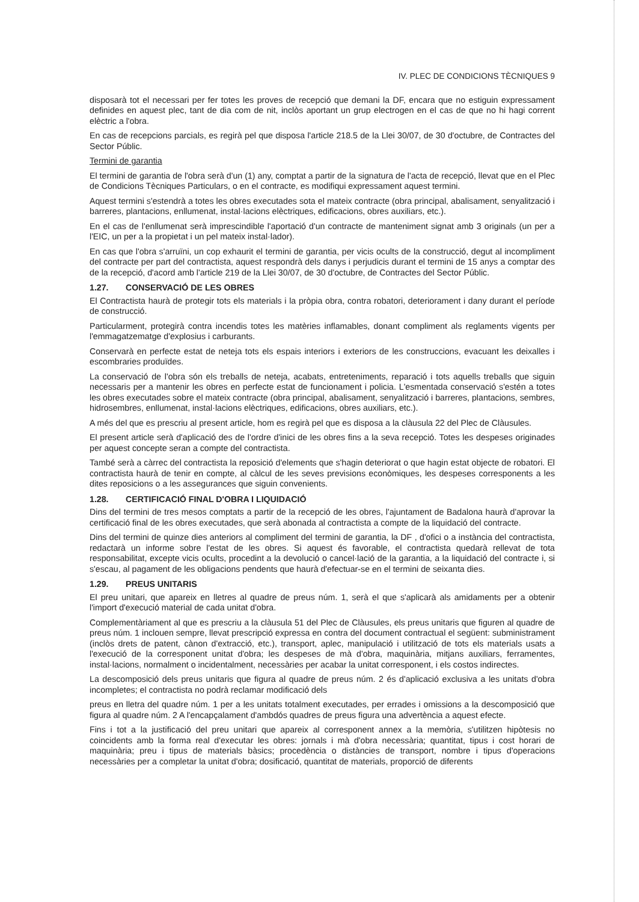IV. PLEC DE CONDICIONS TÈCNIQUES 9
disposarà tot el necessari per fer totes les proves de recepció que demani la DF, encara que no estiguin expressament definides en aquest plec, tant de dia com de nit, inclòs aportant un grup electrogen en el cas de que no hi hagi corrent elèctric a l'obra.
En cas de recepcions parcials, es regirà pel que disposa l'article 218.5 de la Llei 30/07, de 30 d'octubre, de Contractes del Sector Públic.
Termini de garantia
El termini de garantia de l'obra serà d'un (1) any, comptat a partir de la signatura de l'acta de recepció, llevat que en el Plec de Condicions Tècniques Particulars, o en el contracte, es modifiqui expressament aquest termini.
Aquest termini s'estendrà a totes les obres executades sota el mateix contracte (obra principal, abalisament, senyalització i barreres, plantacions, enllumenat, instal·lacions elèctriques, edificacions, obres auxiliars, etc.).
En el cas de l'enllumenat serà imprescindible l'aportació d'un contracte de manteniment signat amb 3 originals (un per a l'EIC, un per a la propietat i un pel mateix instal·lador).
En cas que l'obra s'arruïni, un cop exhaurit el termini de garantia, per vicis ocults de la construcció, degut al incompliment del contracte per part del contractista, aquest respondrà dels danys i perjudicis durant el termini de 15 anys a comptar des de la recepció, d'acord amb l'article 219 de la Llei 30/07, de 30 d'octubre, de Contractes del Sector Públic.
1.27. CONSERVACIÓ DE LES OBRES
El Contractista haurà de protegir tots els materials i la pròpia obra, contra robatori, deteriorament i dany durant el període de construcció.
Particularment, protegirà contra incendis totes les matèries inflamables, donant compliment als reglaments vigents per l'emmagatzematge d'explosius i carburants.
Conservarà en perfecte estat de neteja tots els espais interiors i exteriors de les construccions, evacuant les deixalles i escombraries produïdes.
La conservació de l'obra són els treballs de neteja, acabats, entreteniments, reparació i tots aquells treballs que siguin necessaris per a mantenir les obres en perfecte estat de funcionament i policia. L'esmentada conservació s'estén a totes les obres executades sobre el mateix contracte (obra principal, abalisament, senyalització i barreres, plantacions, sembres, hidrosembres, enllumenat, instal·lacions elèctriques, edificacions, obres auxiliars, etc.).
A més del que es prescriu al present article, hom es regirà pel que es disposa a la clàusula 22 del Plec de Clàusules.
El present article serà d'aplicació des de l'ordre d'inici de les obres fins a la seva recepció. Totes les despeses originades per aquest concepte seran a compte del contractista.
També serà a càrrec del contractista la reposició d'elements que s'hagin deteriorat o que hagin estat objecte de robatori. El contractista haurà de tenir en compte, al càlcul de les seves previsions econòmiques, les despeses corresponents a les dites reposicions o a les assegurances que siguin convenients.
1.28. CERTIFICACIÓ FINAL D'OBRA I LIQUIDACIÓ
Dins del termini de tres mesos comptats a partir de la recepció de les obres, l'ajuntament de Badalona haurà d'aprovar la certificació final de les obres executades, que serà abonada al contractista a compte de la liquidació del contracte.
Dins del termini de quinze dies anteriors al compliment del termini de garantia, la DF , d'ofici o a instància del contractista, redactarà un informe sobre l'estat de les obres. Si aquest és favorable, el contractista quedarà rellevat de tota responsabilitat, excepte vicis ocults, procedint a la devolució o cancel·lació de la garantia, a la liquidació del contracte i, si s'escau, al pagament de les obligacions pendents que haurà d'efectuar-se en el termini de seixanta dies.
1.29. PREUS UNITARIS
El preu unitari, que apareix en lletres al quadre de preus núm. 1, serà el que s'aplicarà als amidaments per a obtenir l'import d'execució material de cada unitat d'obra.
Complementàriament al que es prescriu a la clàusula 51 del Plec de Clàusules, els preus unitaris que figuren al quadre de preus núm. 1 inclouen sempre, llevat prescripció expressa en contra del document contractual el següent: subministrament (inclòs drets de patent, cànon d'extracció, etc.), transport, aplec, manipulació i utilització de tots els materials usats a l'execució de la corresponent unitat d'obra; les despeses de mà d'obra, maquinària, mitjans auxiliars, ferramentes, instal·lacions, normalment o incidentalment, necessàries per acabar la unitat corresponent, i els costos indirectes.
La descomposició dels preus unitaris que figura al quadre de preus núm. 2 és d'aplicació exclusiva a les unitats d'obra incompletes; el contractista no podrà reclamar modificació dels
preus en lletra del quadre núm. 1 per a les unitats totalment executades, per errades i omissions a la descomposició que figura al quadre núm. 2 A l'encapçalament d'ambdós quadres de preus figura una advertència a aquest efecte.
Fins i tot a la justificació del preu unitari que apareix al corresponent annex a la memòria, s'utilitzen hipòtesis no coincidents amb la forma real d'executar les obres: jornals i mà d'obra necessària; quantitat, tipus i cost horari de maquinària; preu i tipus de materials bàsics; procedència o distàncies de transport, nombre i tipus d'operacions necessàries per a completar la unitat d'obra; dosificació, quantitat de materials, proporció de diferents